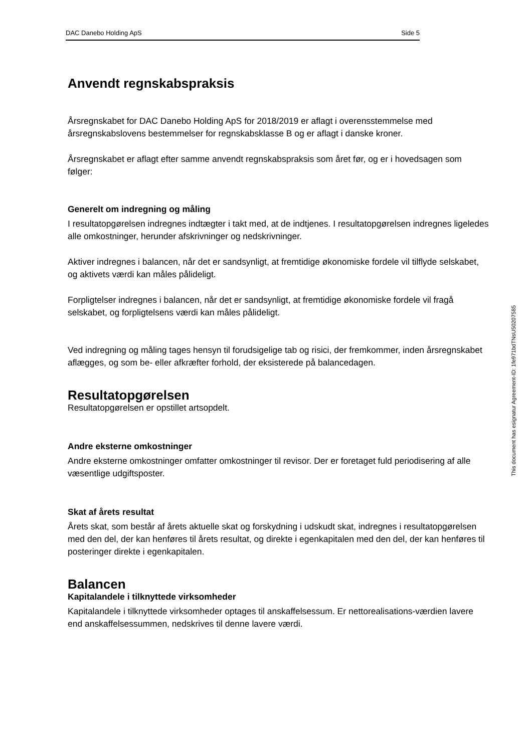DAC Danebo Holding ApS Side 5
Anvendt regnskabspraksis
Årsregnskabet for DAC Danebo Holding ApS for 2018/2019 er aflagt i overensstemmelse med årsregnskabslovens bestemmelser for regnskabsklasse B og er aflagt i danske kroner.
Årsregnskabet er aflagt efter samme anvendt regnskabspraksis som året før, og er i hovedsagen som følger:
Generelt om indregning og måling
I resultatopgørelsen indregnes indtægter i takt med, at de indtjenes. I resultatopgørelsen indregnes ligeledes alle omkostninger, herunder afskrivninger og nedskrivninger.
Aktiver indregnes i balancen, når det er sandsynligt, at fremtidige økonomiske fordele vil tilflyde selskabet, og aktivets værdi kan måles pålideligt.
Forpligtelser indregnes i balancen, når det er sandsynligt, at fremtidige økonomiske fordele vil fragå selskabet, og forpligtelsens værdi kan måles pålideligt.
Ved indregning og måling tages hensyn til forudsigelige tab og risici, der fremkommer, inden årsregnskabet aflægges, og som be- eller afkræfter forhold, der eksisterede på balancedagen.
Resultatopgørelsen
Resultatopgørelsen er opstillet artsopdelt.
Andre eksterne omkostninger
Andre eksterne omkostninger omfatter omkostninger til revisor. Der er foretaget fuld periodisering af alle væsentlige udgiftsposter.
Skat af årets resultat
Årets skat, som består af årets aktuelle skat og forskydning i udskudt skat, indregnes i resultatopgørelsen med den del, der kan henføres til årets resultat, og direkte i egenkapitalen med den del, der kan henføres til posteringer direkte i egenkapitalen.
Balancen
Kapitalandele i tilknyttede virksomheder
Kapitalandele i tilknyttede virksomheder optages til anskaffelsessum. Er nettorealisations-værdien lavere end anskaffelsessummen, nedskrives til denne lavere værdi.
This document has esignatur Agreement-ID: 1fe971bdTNsU50207585